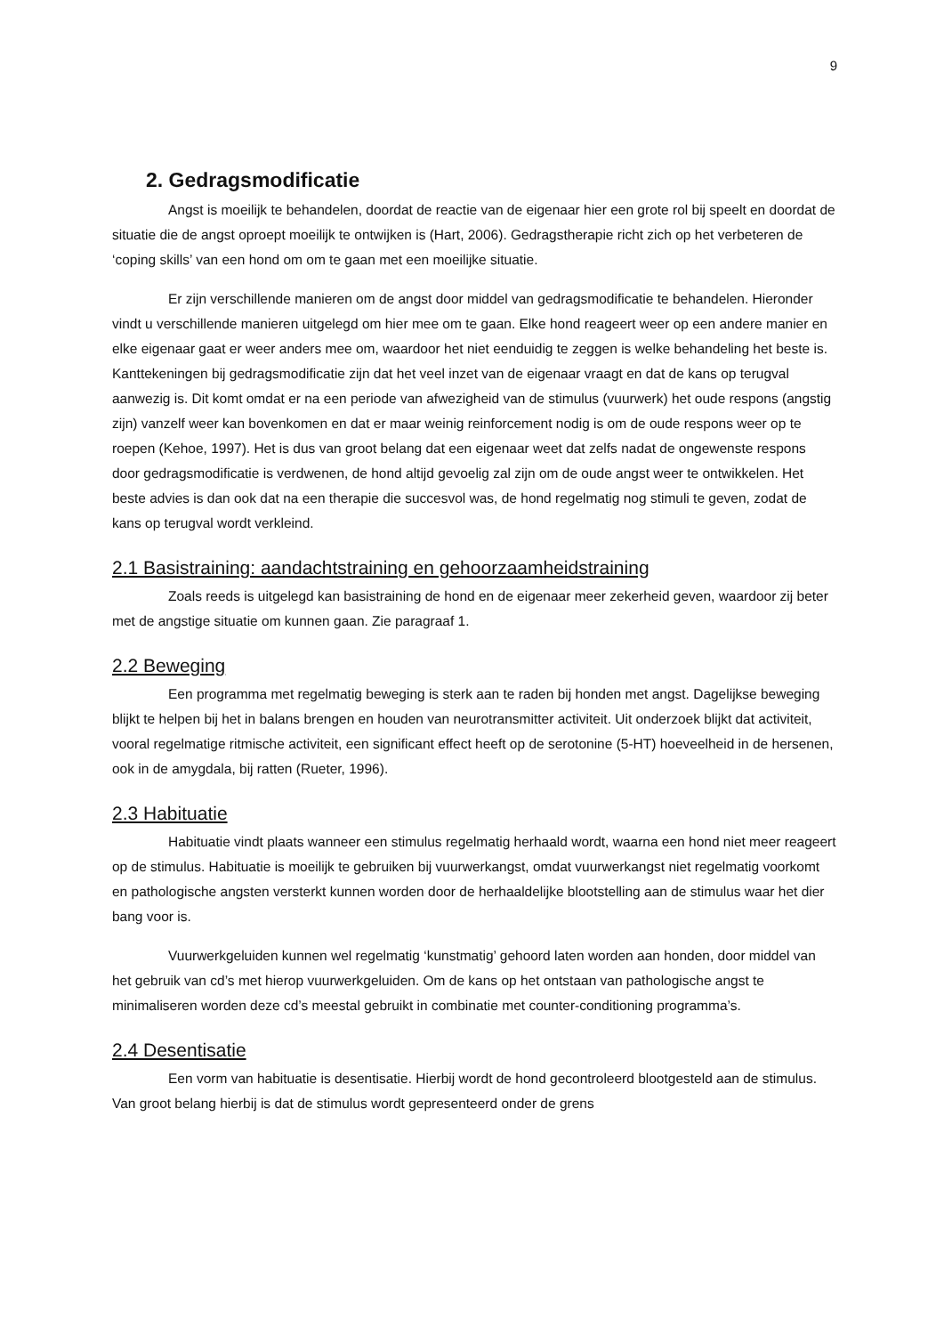9
2. Gedragsmodificatie
Angst is moeilijk te behandelen, doordat de reactie van de eigenaar hier een grote rol bij speelt en doordat de situatie die de angst oproept moeilijk te ontwijken is (Hart, 2006). Gedragstherapie richt zich op het verbeteren de ‘coping skills’ van een hond om om te gaan met een moeilijke situatie.
Er zijn verschillende manieren om de angst door middel van gedragsmodificatie te behandelen. Hieronder vindt u verschillende manieren uitgelegd om hier mee om te gaan. Elke hond reageert weer op een andere manier en elke eigenaar gaat er weer anders mee om, waardoor het niet eenduidig te zeggen is welke behandeling het beste is. Kanttekeningen bij gedragsmodificatie zijn dat het veel inzet van de eigenaar vraagt en dat de kans op terugval aanwezig is. Dit komt omdat er na een periode van afwezigheid van de stimulus (vuurwerk) het oude respons (angstig zijn) vanzelf weer kan bovenkomen en dat er maar weinig reinforcement nodig is om de oude respons weer op te roepen (Kehoe, 1997). Het is dus van groot belang dat een eigenaar weet dat zelfs nadat de ongewenste respons door gedragsmodificatie is verdwenen, de hond altijd gevoelig zal zijn om de oude angst weer te ontwikkelen. Het beste advies is dan ook dat na een therapie die succesvol was, de hond regelmatig nog stimuli te geven, zodat de kans op terugval wordt verkleind.
2.1 Basistraining: aandachtstraining en gehoorzaamheidstraining
Zoals reeds is uitgelegd kan basistraining de hond en de eigenaar meer zekerheid geven, waardoor zij beter met de angstige situatie om kunnen gaan. Zie paragraaf 1.
2.2 Beweging
Een programma met regelmatig beweging is sterk aan te raden bij honden met angst. Dagelijkse beweging blijkt te helpen bij het in balans brengen en houden van neurotransmitter activiteit. Uit onderzoek blijkt dat activiteit, vooral regelmatige ritmische activiteit, een significant effect heeft op de serotonine (5-HT) hoeveelheid in de hersenen, ook in de amygdala, bij ratten (Rueter, 1996).
2.3 Habituatie
Habituatie vindt plaats wanneer een stimulus regelmatig herhaald wordt, waarna een hond niet meer reageert op de stimulus. Habituatie is moeilijk te gebruiken bij vuurwerkangst, omdat vuurwerkangst niet regelmatig voorkomt en pathologische angsten versterkt kunnen worden door de herhaaldelijke blootstelling aan de stimulus waar het dier bang voor is.
Vuurwerkgeluiden kunnen wel regelmatig ‘kunstmatig’ gehoord laten worden aan honden, door middel van het gebruik van cd’s met hierop vuurwerkgeluiden. Om de kans op het ontstaan van pathologische angst te minimaliseren worden deze cd’s meestal gebruikt in combinatie met counter-conditioning programma’s.
2.4 Desentisatie
Een vorm van habituatie is desentisatie. Hierbij wordt de hond gecontroleerd blootgesteld aan de stimulus. Van groot belang hierbij is dat de stimulus wordt gepresenteerd onder de grens